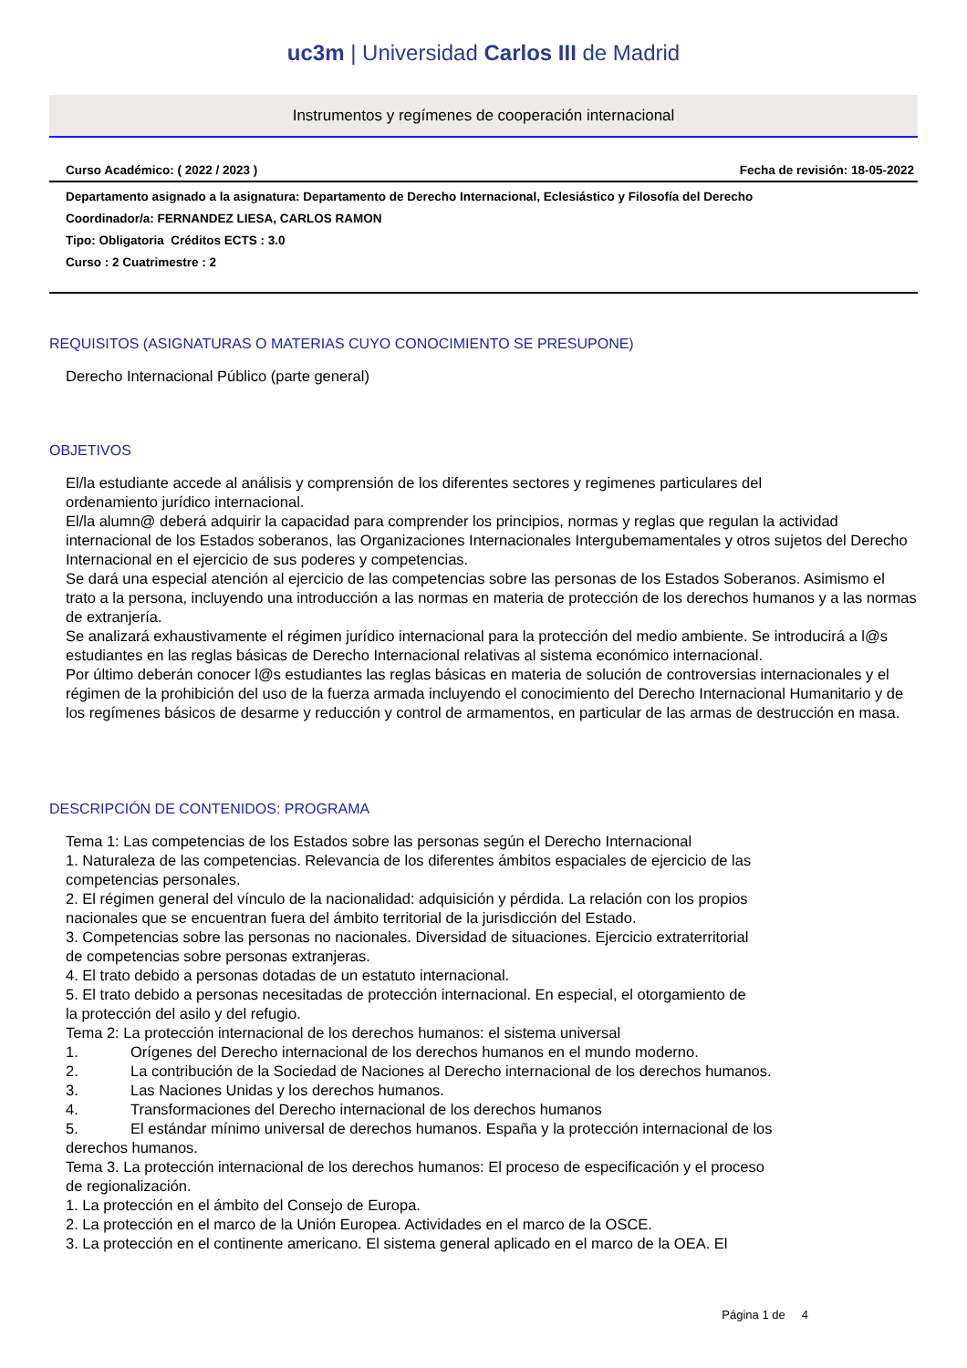uc3m | Universidad Carlos III de Madrid
Instrumentos y regímenes de cooperación internacional
Curso Académico: ( 2022 / 2023 ) Fecha de revisión: 18-05-2022
Departamento asignado a la asignatura: Departamento de Derecho Internacional, Eclesiástico y Filosofía del Derecho
Coordinador/a: FERNANDEZ LIESA, CARLOS RAMON
Tipo: Obligatoria Créditos ECTS : 3.0
Curso : 2 Cuatrimestre : 2
REQUISITOS (ASIGNATURAS O MATERIAS CUYO CONOCIMIENTO SE PRESUPONE)
Derecho Internacional Público (parte general)
OBJETIVOS
El/la estudiante accede al análisis y comprensión de los diferentes sectores y regimenes particulares del
ordenamiento jurídico internacional.
El/la alumn@ deberá adquirir la capacidad para comprender los principios, normas y reglas que regulan la actividad internacional de los Estados soberanos, las Organizaciones Internacionales Intergubemamentales y otros sujetos del Derecho Internacional en el ejercicio de sus poderes y competencias.
Se dará una especial atención al ejercicio de las competencias sobre las personas de los Estados Soberanos. Asimismo el trato a la persona, incluyendo una introducción a las normas en materia de protección de los derechos humanos y a las normas de extranjería.
Se analizará exhaustivamente el régimen jurídico internacional para la protección del medio ambiente. Se introducirá a l@s estudiantes en las reglas básicas de Derecho Internacional relativas al sistema económico internacional.
Por último deberán conocer l@s estudiantes las reglas básicas en materia de solución de controversias internacionales y el régimen de la prohibición del uso de la fuerza armada incluyendo el conocimiento del Derecho Internacional Humanitario y de los regímenes básicos de desarme y reducción y control de armamentos, en particular de las armas de destrucción en masa.
DESCRIPCIÓN DE CONTENIDOS: PROGRAMA
Tema 1: Las competencias de los Estados sobre las personas según el Derecho Internacional
1. Naturaleza de las competencias. Relevancia de los diferentes ámbitos espaciales de ejercicio de las
competencias personales.
2. El régimen general del vínculo de la nacionalidad: adquisición y pérdida. La relación con los propios
nacionales que se encuentran fuera del ámbito territorial de la jurisdicción del Estado.
3. Competencias sobre las personas no nacionales. Diversidad de situaciones. Ejercicio extraterritorial
de competencias sobre personas extranjeras.
4. El trato debido a personas dotadas de un estatuto internacional.
5. El trato debido a personas necesitadas de protección internacional. En especial, el otorgamiento de
la protección del asilo y del refugio.
Tema 2: La protección internacional de los derechos humanos: el sistema universal
1. Orígenes del Derecho internacional de los derechos humanos en el mundo moderno.
2. La contribución de la Sociedad de Naciones al Derecho internacional de los derechos humanos.
3. Las Naciones Unidas y los derechos humanos.
4. Transformaciones del Derecho internacional de los derechos humanos
5. El estándar mínimo universal de derechos humanos. España y la protección internacional de los
derechos humanos.
Tema 3. La protección internacional de los derechos humanos: El proceso de especificación y el proceso
de regionalización.
1. La protección en el ámbito del Consejo de Europa.
2. La protección en el marco de la Unión Europea. Actividades en el marco de la OSCE.
3. La protección en el continente americano. El sistema general aplicado en el marco de la OEA. El
Página 1 de 4